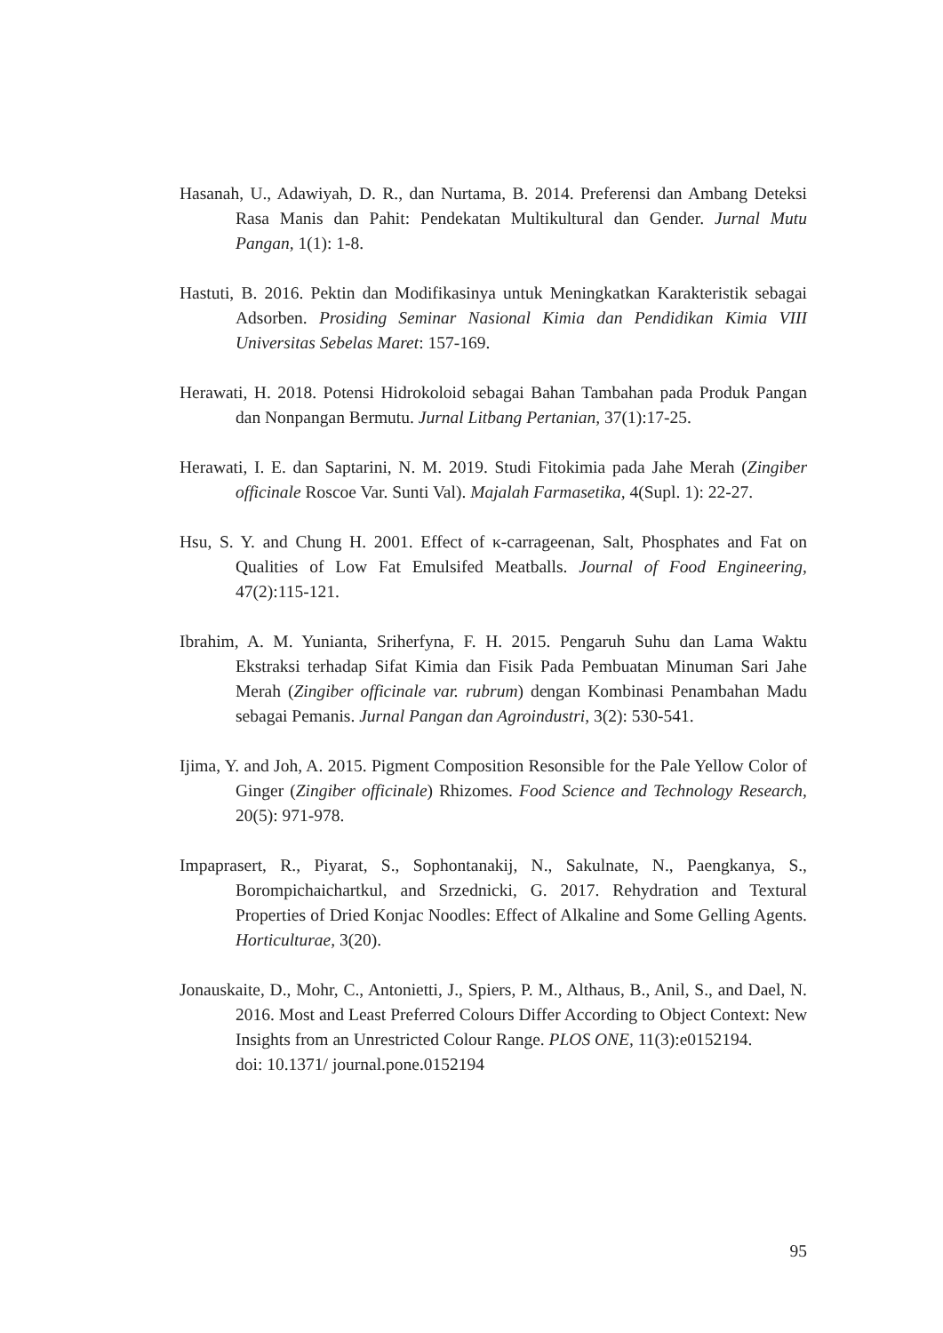Hasanah, U., Adawiyah, D. R., dan Nurtama, B. 2014. Preferensi dan Ambang Deteksi Rasa Manis dan Pahit: Pendekatan Multikultural dan Gender. Jurnal Mutu Pangan, 1(1): 1-8.
Hastuti, B. 2016. Pektin dan Modifikasinya untuk Meningkatkan Karakteristik sebagai Adsorben. Prosiding Seminar Nasional Kimia dan Pendidikan Kimia VIII Universitas Sebelas Maret: 157-169.
Herawati, H. 2018. Potensi Hidrokoloid sebagai Bahan Tambahan pada Produk Pangan dan Nonpangan Bermutu. Jurnal Litbang Pertanian, 37(1):17-25.
Herawati, I. E. dan Saptarini, N. M. 2019. Studi Fitokimia pada Jahe Merah (Zingiber officinale Roscoe Var. Sunti Val). Majalah Farmasetika, 4(Supl. 1): 22-27.
Hsu, S. Y. and Chung H. 2001. Effect of κ-carrageenan, Salt, Phosphates and Fat on Qualities of Low Fat Emulsifed Meatballs. Journal of Food Engineering, 47(2):115-121.
Ibrahim, A. M. Yunianta, Sriherfyna, F. H. 2015. Pengaruh Suhu dan Lama Waktu Ekstraksi terhadap Sifat Kimia dan Fisik Pada Pembuatan Minuman Sari Jahe Merah (Zingiber officinale var. rubrum) dengan Kombinasi Penambahan Madu sebagai Pemanis. Jurnal Pangan dan Agroindustri, 3(2): 530-541.
Ijima, Y. and Joh, A. 2015. Pigment Composition Resonsible for the Pale Yellow Color of Ginger (Zingiber officinale) Rhizomes. Food Science and Technology Research, 20(5): 971-978.
Impaprasert, R., Piyarat, S., Sophontanakij, N., Sakulnate, N., Paengkanya, S., Borompichaichartkul, and Srzednicki, G. 2017. Rehydration and Textural Properties of Dried Konjac Noodles: Effect of Alkaline and Some Gelling Agents. Horticulturae, 3(20).
Jonauskaite, D., Mohr, C., Antonietti, J., Spiers, P. M., Althaus, B., Anil, S., and Dael, N. 2016. Most and Least Preferred Colours Differ According to Object Context: New Insights from an Unrestricted Colour Range. PLOS ONE, 11(3):e0152194.
doi: 10.1371/ journal.pone.0152194
95